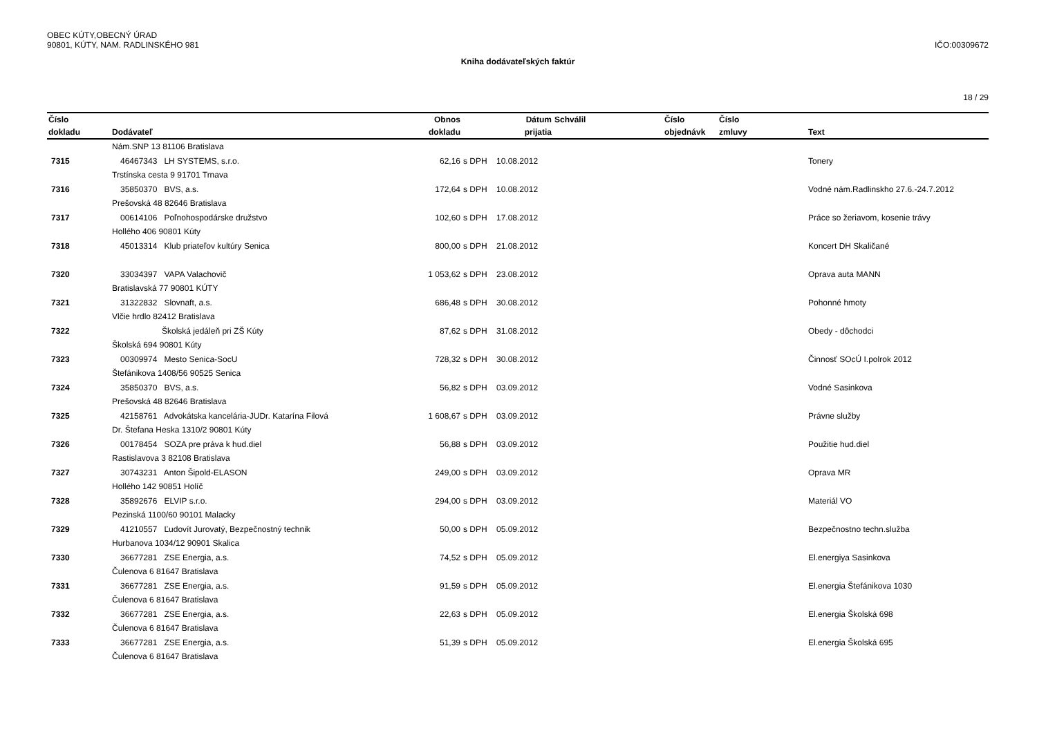OBEC KÚTY,OBECNÝ ÚRAD
90801, KÚTY, NAM. RADLINSKÉHO 981
IČO:00309672
Kniha dodávateľských faktúr
18 / 29
| Číslo | | Obnos | | Dátum | Schválil | Číslo | Číslo | |
| --- | --- | --- | --- | --- | --- | --- | --- | --- |
| dokladu | Dodávateľ | dokladu | | prijatia | | objednávk | zmluvy | Text |
| | Nám.SNP 13 81106 Bratislava | | | | | | | |
| 7315 | 46467343 LH SYSTEMS, s.r.o. | 62,16 | s DPH | 10.08.2012 | | | | Tonery |
| | Trstínska cesta 9 91701 Trnava | | | | | | | |
| 7316 | 35850370 BVS, a.s. | 172,64 | s DPH | 10.08.2012 | | | | Vodné nám.Radlinskho 27.6.-24.7.2012 |
| | Prešovská 48 82646 Bratislava | | | | | | | |
| 7317 | 00614106 Poľnohospodárske družstvo | 102,60 | s DPH | 17.08.2012 | | | | Práce so žeriavom, kosenie trávy |
| | Hollého 406 90801 Kúty | | | | | | | |
| 7318 | 45013314 Klub priateľov kultúry Senica | 800,00 | s DPH | 21.08.2012 | | | | Koncert DH Skaličané |
| 7320 | 33034397 VAPA Valachovič | 1 053,62 | s DPH | 23.08.2012 | | | | Oprava auta MANN |
| | Bratislavská 77 90801 KÚTY | | | | | | | |
| 7321 | 31322832 Slovnaft, a.s. | 686,48 | s DPH | 30.08.2012 | | | | Pohonné hmoty |
| | Vlčie hrdlo 82412 Bratislava | | | | | | | |
| 7322 | Školská jedáleň pri ZŠ Kúty | 87,62 | s DPH | 31.08.2012 | | | | Obedy - dôchodci |
| | Školská 694 90801 Kúty | | | | | | | |
| 7323 | 00309974 Mesto Senica-SocU | 728,32 | s DPH | 30.08.2012 | | | | Činnosť SOcÚ I.polrok 2012 |
| | Štefánikova 1408/56 90525 Senica | | | | | | | |
| 7324 | 35850370 BVS, a.s. | 56,82 | s DPH | 03.09.2012 | | | | Vodné Sasinkova |
| | Prešovská 48 82646 Bratislava | | | | | | | |
| 7325 | 42158761 Advokátska kancelária-JUDr. Katarína Filová | 1 608,67 | s DPH | 03.09.2012 | | | | Právne služby |
| | Dr. Štefana Heska 1310/2 90801 Kúty | | | | | | | |
| 7326 | 00178454 SOZA pre práva k hud.diel | 56,88 | s DPH | 03.09.2012 | | | | Použitie hud.diel |
| | Rastislavova 3 82108 Bratislava | | | | | | | |
| 7327 | 30743231 Anton Šipold-ELASON | 249,00 | s DPH | 03.09.2012 | | | | Oprava MR |
| | Hollého 142 90851 Holíč | | | | | | | |
| 7328 | 35892676 ELVIP s.r.o. | 294,00 | s DPH | 03.09.2012 | | | | Materiál VO |
| | Pezinská 1100/60 90101 Malacky | | | | | | | |
| 7329 | 41210557 Ľudovít Jurovatý, Bezpečnostný technik | 50,00 | s DPH | 05.09.2012 | | | | Bezpečnostno techn.služba |
| | Hurbanova 1034/12 90901 Skalica | | | | | | | |
| 7330 | 36677281 ZSE Energia, a.s. | 74,52 | s DPH | 05.09.2012 | | | | El.energiya Sasinkova |
| | Čulenova 6 81647 Bratislava | | | | | | | |
| 7331 | 36677281 ZSE Energia, a.s. | 91,59 | s DPH | 05.09.2012 | | | | El.energia Štefánikova 1030 |
| | Čulenova 6 81647 Bratislava | | | | | | | |
| 7332 | 36677281 ZSE Energia, a.s. | 22,63 | s DPH | 05.09.2012 | | | | El.energia Školská 698 |
| | Čulenova 6 81647 Bratislava | | | | | | | |
| 7333 | 36677281 ZSE Energia, a.s. | 51,39 | s DPH | 05.09.2012 | | | | El.energia Školská 695 |
| | Čulenova 6 81647 Bratislava | | | | | | | |